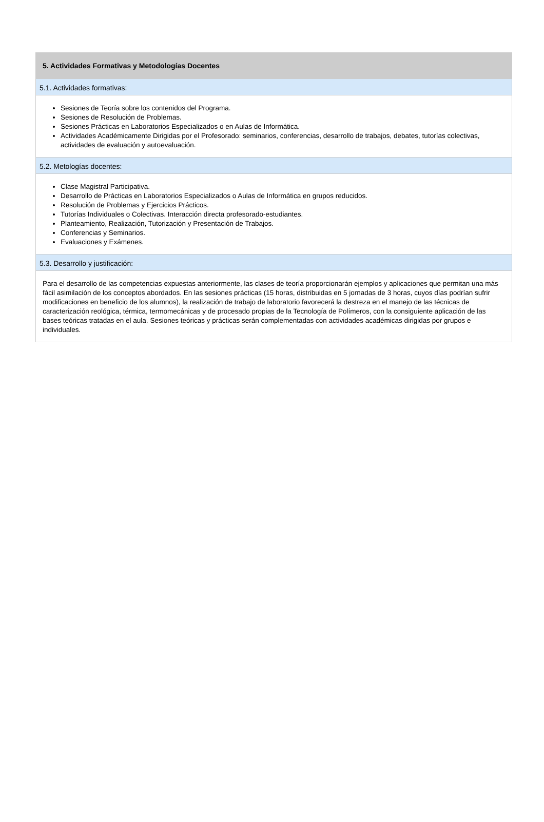5. Actividades Formativas y Metodologías Docentes
5.1. Actividades formativas:
Sesiones de Teoría sobre los contenidos del Programa.
Sesiones de Resolución de Problemas.
Sesiones Prácticas en Laboratorios Especializados o en Aulas de Informática.
Actividades Académicamente Dirigidas por el Profesorado: seminarios, conferencias, desarrollo de trabajos, debates, tutorías colectivas, actividades de evaluación y autoevaluación.
5.2. Metologías docentes:
Clase Magistral Participativa.
Desarrollo de Prácticas en Laboratorios Especializados o Aulas de Informática en grupos reducidos.
Resolución de Problemas y Ejercicios Prácticos.
Tutorías Individuales o Colectivas. Interacción directa profesorado-estudiantes.
Planteamiento, Realización, Tutorización y Presentación de Trabajos.
Conferencias y Seminarios.
Evaluaciones y Exámenes.
5.3. Desarrollo y justificación:
Para el desarrollo de las competencias expuestas anteriormente, las clases de teoría proporcionarán ejemplos y aplicaciones que permitan una más fácil asimilación de los conceptos abordados. En las sesiones prácticas (15 horas, distribuidas en 5 jornadas de 3 horas, cuyos días podrían sufrir modificaciones en beneficio de los alumnos), la realización de trabajo de laboratorio favorecerá la destreza en el manejo de las técnicas de caracterización reológica, térmica, termomecánicas y de procesado propias de la Tecnología de Polímeros, con la consiguiente aplicación de las bases teóricas tratadas en el aula. Sesiones teóricas y prácticas serán complementadas con actividades académicas dirigidas por grupos e individuales.